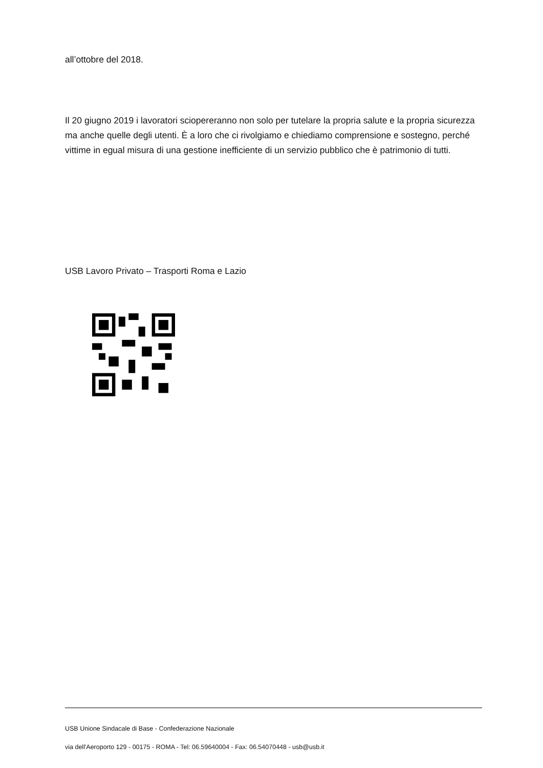all’ottobre del 2018.
Il 20 giugno 2019 i lavoratori sciopereranno non solo per tutelare la propria salute e la propria sicurezza ma anche quelle degli utenti. È a loro che ci rivolgiamo e chiediamo comprensione e sostegno, perché vittime in egual misura di una gestione inefficiente di un servizio pubblico che è patrimonio di tutti.
USB Lavoro Privato – Trasporti Roma e Lazio
USB Unione Sindacale di Base - Confederazione Nazionale
via dell'Aeroporto 129 - 00175 - ROMA - Tel: 06.59640004 - Fax: 06.54070448 - usb@usb.it